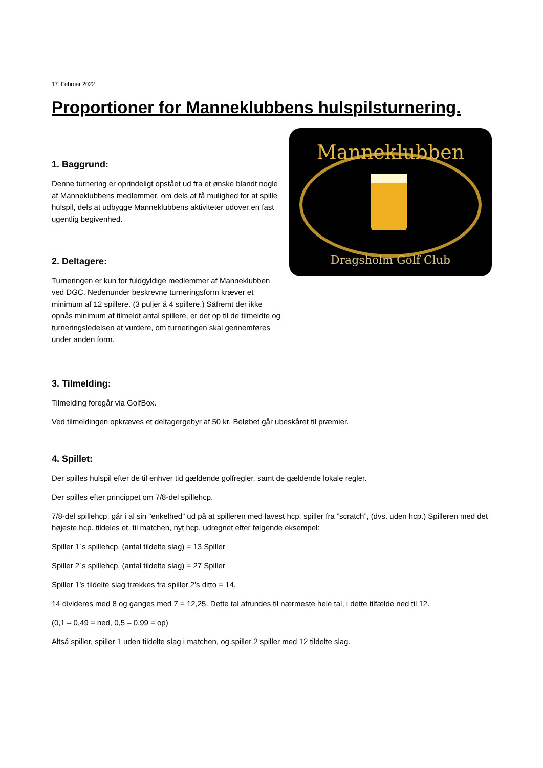17. Februar 2022
Proportioner for Manneklubbens hulspilsturnering.
1. Baggrund:
Denne turnering er oprindeligt opstået ud fra et ønske blandt nogle af Manneklubbens medlemmer, om dels at få mulighed for at spille hulspil, dels at udbygge Manneklubbens aktiviteter udover en fast ugentlig begivenhed.
2. Deltagere:
Turneringen er kun for fuldgyldige medlemmer af Manneklubben ved DGC. Nedenunder beskrevne turneringsform kræver et minimum af 12 spillere. (3 puljer á 4 spillere.) Såfremt der ikke opnås minimum af tilmeldt antal spillere, er det op til de tilmeldte og turneringsledelsen at vurdere, om turneringen skal gennemføres under anden form.
Manneklubben
Dragsholm Golf Club
3. Tilmelding:
Tilmelding foregår via GolfBox.
Ved tilmeldingen opkræves et deltagergebyr af 50 kr. Beløbet går ubeskåret til præmier.
4. Spillet:
Der spilles hulspil efter de til enhver tid gældende golfregler, samt de gældende lokale regler.
Der spilles efter princippet om 7/8-del spillehcp.
7/8-del spillehcp. går i al sin ”enkelhed” ud på at spilleren med lavest hcp. spiller fra ”scratch”, (dvs. uden hcp.) Spilleren med det højeste hcp. tildeles et, til matchen, nyt hcp. udregnet efter følgende eksempel:
Spiller 1´s spillehcp. (antal tildelte slag) = 13 Spiller
Spiller 2´s spillehcp. (antal tildelte slag) = 27 Spiller
Spiller 1’s tildelte slag trækkes fra spiller 2’s ditto = 14.
14 divideres med 8 og ganges med 7 = 12,25. Dette tal afrundes til nærmeste hele tal, i dette tilfælde ned til 12.
(0,1 – 0,49 = ned, 0,5 – 0,99 = op)
Altså spiller, spiller 1 uden tildelte slag i matchen, og spiller 2 spiller med 12 tildelte slag.